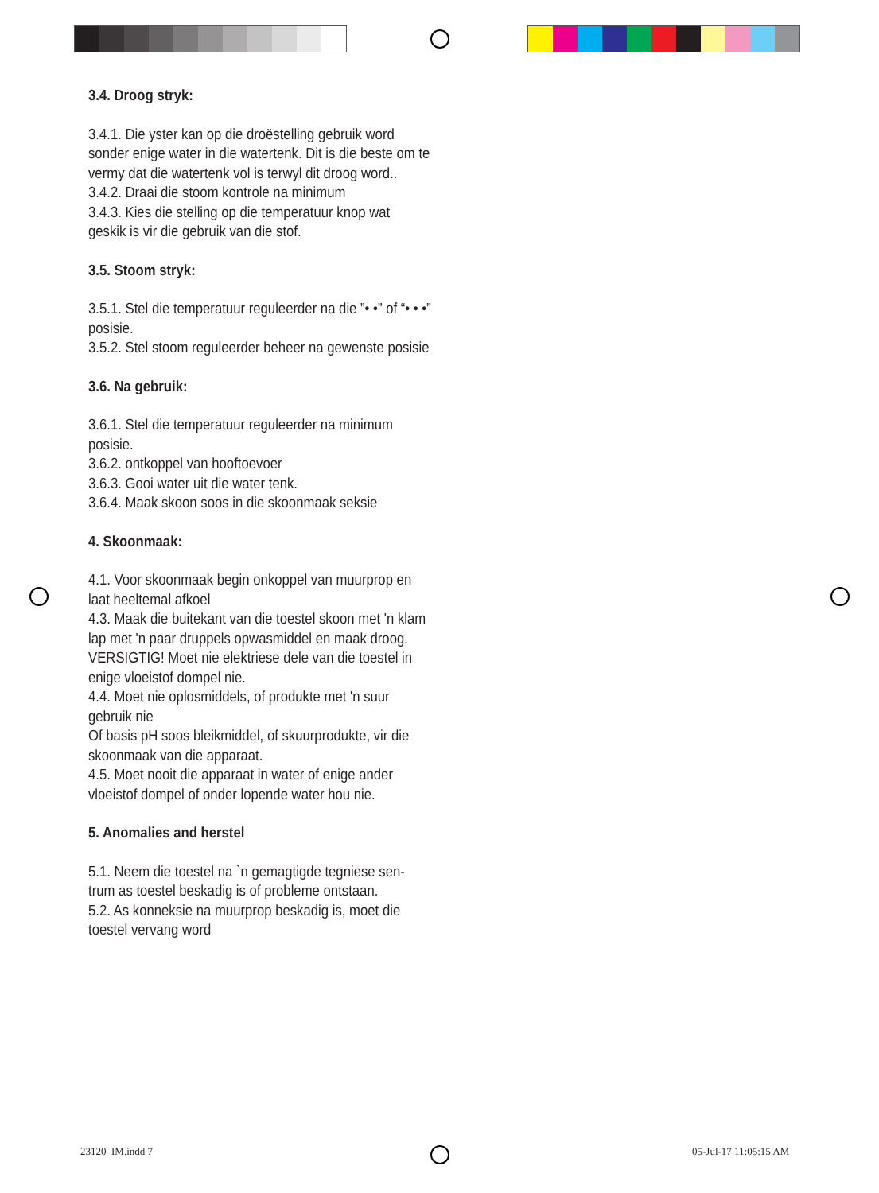3.4. Droog stryk:
3.4.1. Die yster kan op die droëstelling gebruik word sonder enige water in die watertenk. Dit is die beste om te vermy dat die watertenk vol is terwyl dit droog word..
3.4.2. Draai die stoom kontrole na minimum
3.4.3. Kies die stelling op die temperatuur knop wat geskik is vir die gebruik van die stof.
3.5. Stoom stryk:
3.5.1. Stel die temperatuur reguleerder na die ”• •” of “• • •” posisie.
3.5.2. Stel stoom reguleerder beheer na gewenste posisie
3.6. Na gebruik:
3.6.1. Stel die temperatuur reguleerder na minimum posisie.
3.6.2. ontkoppel van hooftoevoer
3.6.3. Gooi water uit die water tenk.
3.6.4. Maak skoon soos in die skoonmaak seksie
4. Skoonmaak:
4.1. Voor skoonmaak begin onkoppel van muurprop en laat heeltemal afkoel
4.3. Maak die buitekant van die toestel skoon met 'n klam lap met 'n paar druppels opwasmiddel en maak droog. VERSIGTIG! Moet nie elektriese dele van die toestel in enige vloeistof dompel nie.
4.4. Moet nie oplosmiddels, of produkte met 'n suur gebruik nie
Of basis pH soos bleikmiddel, of skuurprodukte, vir die skoonmaak van die apparaat.
4.5. Moet nooit die apparaat in water of enige ander vloeistof dompel of onder lopende water hou nie.
5. Anomalies and herstel
5.1. Neem die toestel na `n gemagtigde tegniese sen-trum as toestel beskadig is of probleme ontstaan.
5.2. As konneksie na muurprop beskadig is, moet die toestel vervang word
23120_IM.indd 7 05-Jul-17 11:05:15 AM